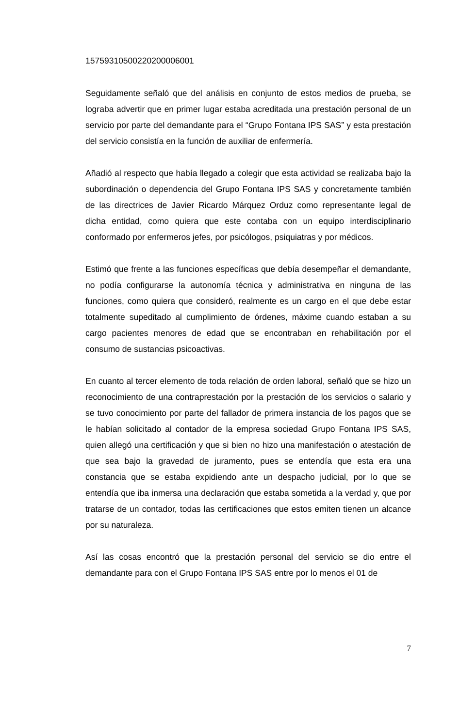15759310500220200006001
Seguidamente señaló que del análisis en conjunto de estos medios de prueba, se lograba advertir que en primer lugar estaba acreditada una prestación personal de un servicio por parte del demandante para el “Grupo Fontana IPS SAS” y esta prestación del servicio consistía en la función de auxiliar de enfermería.
Añadió al respecto que había llegado a colegir que esta actividad se realizaba bajo la subordinación o dependencia del Grupo Fontana IPS SAS y concretamente también de las directrices de Javier Ricardo Márquez Orduz como representante legal de dicha entidad, como quiera que este contaba con un equipo interdisciplinario conformado por enfermeros jefes, por psicólogos, psiquiatras y por médicos.
Estimó que frente a las funciones específicas que debía desempeñar el demandante, no podía configurarse la autonomía técnica y administrativa en ninguna de las funciones, como quiera que consideró, realmente es un cargo en el que debe estar totalmente supeditado al cumplimiento de órdenes, máxime cuando estaban a su cargo pacientes menores de edad que se encontraban en rehabilitación por el consumo de sustancias psicoactivas.
En cuanto al tercer elemento de toda relación de orden laboral, señaló que se hizo un reconocimiento de una contraprestación por la prestación de los servicios o salario y se tuvo conocimiento por parte del fallador de primera instancia de los pagos que se le habían solicitado al contador de la empresa sociedad Grupo Fontana IPS SAS, quien allegó una certificación y que si bien no hizo una manifestación o atestación de que sea bajo la gravedad de juramento, pues se entendía que esta era una constancia que se estaba expidiendo ante un despacho judicial, por lo que se entendía que iba inmersa una declaración que estaba sometida a la verdad y, que por tratarse de un contador, todas las certificaciones que estos emiten tienen un alcance por su naturaleza.
Así las cosas encontró que la prestación personal del servicio se dio entre el demandante para con el Grupo Fontana IPS SAS entre por lo menos el 01 de
7